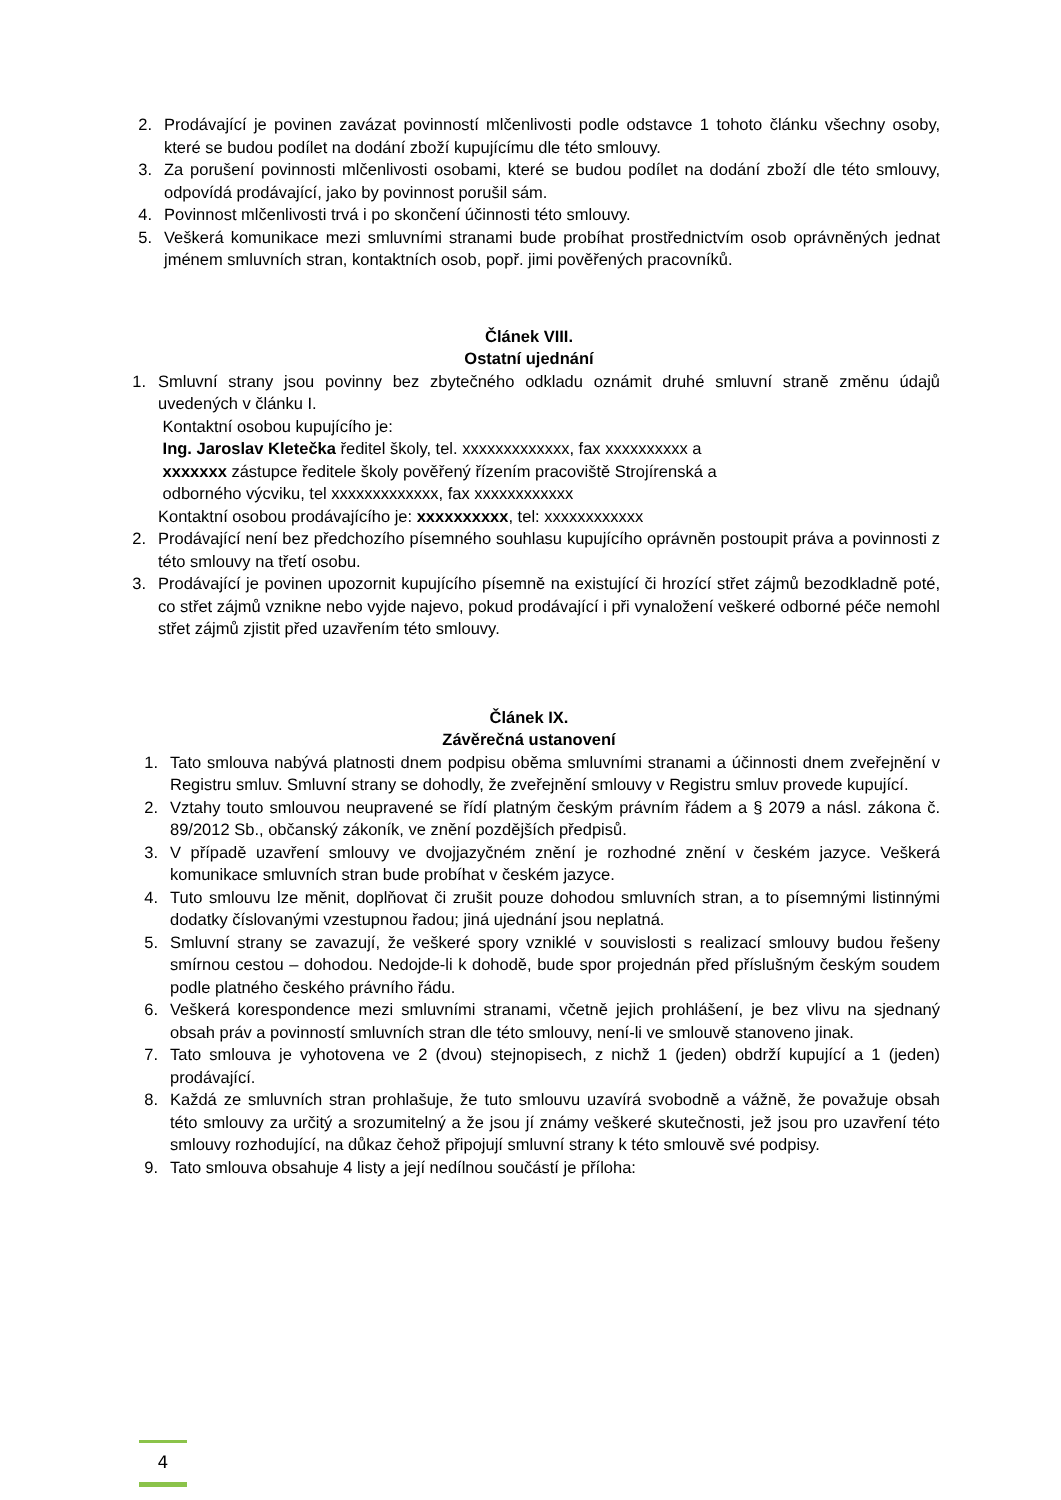2. Prodávající je povinen zavázat povinností mlčenlivosti podle odstavce 1 tohoto článku všechny osoby, které se budou podílet na dodání zboží kupujícímu dle této smlouvy.
3. Za porušení povinnosti mlčenlivosti osobami, které se budou podílet na dodání zboží dle této smlouvy, odpovídá prodávající, jako by povinnost porušil sám.
4. Povinnost mlčenlivosti trvá i po skončení účinnosti této smlouvy.
5. Veškerá komunikace mezi smluvními stranami bude probíhat prostřednictvím osob oprávněných jednat jménem smluvních stran, kontaktních osob, popř. jimi pověřených pracovníků.
Článek VIII.
Ostatní ujednání
1. Smluvní strany jsou povinny bez zbytečného odkladu oznámit druhé smluvní straně změnu údajů uvedených v článku I.
Kontaktní osobou kupujícího je:
Ing. Jaroslav Kletečka ředitel školy, tel. xxxxxxxxxxxxx, fax xxxxxxxxxx a
xxxxxxx zástupce ředitele školy pověřený řízením pracoviště Strojírenská a
odborného výcviku, tel xxxxxxxxxxxxx, fax xxxxxxxxxxxx
Kontaktní osobou prodávajícího je: xxxxxxxxxx, tel: xxxxxxxxxxxx
2. Prodávající není bez předchozího písemného souhlasu kupujícího oprávněn postoupit práva a povinnosti z této smlouvy na třetí osobu.
3. Prodávající je povinen upozornit kupujícího písemně na existující či hrozící střet zájmů bezodkladně poté, co střet zájmů vznikne nebo vyjde najevo, pokud prodávající i při vynaložení veškeré odborné péče nemohl střet zájmů zjistit před uzavřením této smlouvy.
Článek IX.
Závěrečná ustanovení
1. Tato smlouva nabývá platnosti dnem podpisu oběma smluvními stranami a účinnosti dnem zveřejnění v Registru smluv. Smluvní strany se dohodly, že zveřejnění smlouvy v Registru smluv provede kupující.
2. Vztahy touto smlouvou neupravené se řídí platným českým právním řádem a § 2079 a násl. zákona č. 89/2012 Sb., občanský zákoník, ve znění pozdějších předpisů.
3. V případě uzavření smlouvy ve dvojjazyčném znění je rozhodné znění v českém jazyce. Veškerá komunikace smluvních stran bude probíhat v českém jazyce.
4. Tuto smlouvu lze měnit, doplňovat či zrušit pouze dohodou smluvních stran, a to písemnými listinnými dodatky číslovanými vzestupnou řadou; jiná ujednání jsou neplatná.
5. Smluvní strany se zavazují, že veškeré spory vzniklé v souvislosti s realizací smlouvy budou řešeny smírnou cestou – dohodou. Nedojde-li k dohodě, bude spor projednán před příslušným českým soudem podle platného českého právního řádu.
6. Veškerá korespondence mezi smluvními stranami, včetně jejich prohlášení, je bez vlivu na sjednaný obsah práv a povinností smluvních stran dle této smlouvy, není-li ve smlouvě stanoveno jinak.
7. Tato smlouva je vyhotovena ve 2 (dvou) stejnopisech, z nichž 1 (jeden) obdrží kupující a 1 (jeden) prodávající.
8. Každá ze smluvních stran prohlašuje, že tuto smlouvu uzavírá svobodně a vážně, že považuje obsah této smlouvy za určitý a srozumitelný a že jsou jí známy veškeré skutečnosti, jež jsou pro uzavření této smlouvy rozhodující, na důkaz čehož připojují smluvní strany k této smlouvě své podpisy.
9. Tato smlouva obsahuje 4 listy a její nedílnou součástí je příloha:
4